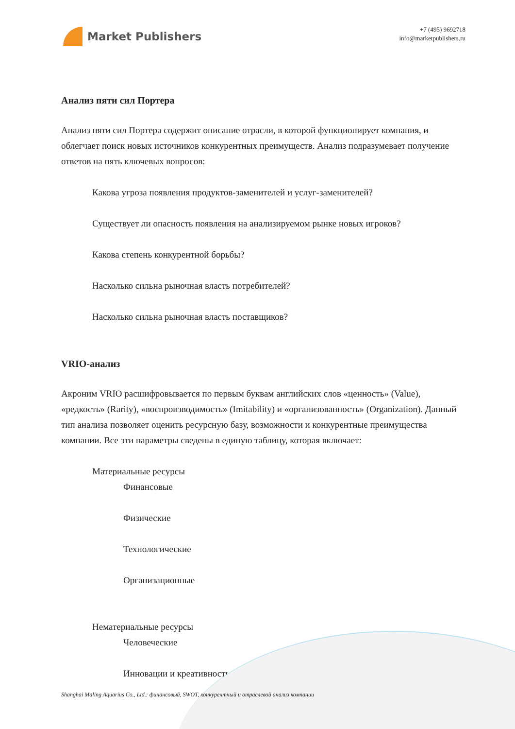Market Publishers
+7 (495) 9692718
info@marketpublishers.ru
Анализ пяти сил Портера
Анализ пяти сил Портера содержит описание отрасли, в которой функционирует компания, и облегчает поиск новых источников конкурентных преимуществ. Анализ подразумевает получение ответов на пять ключевых вопросов:
Какова угроза появления продуктов-заменителей и услуг-заменителей?
Существует ли опасность появления на анализируемом рынке новых игроков?
Какова степень конкурентной борьбы?
Насколько сильна рыночная власть потребителей?
Насколько сильна рыночная власть поставщиков?
VRIO-анализ
Акроним VRIO расшифровывается по первым буквам английских слов «ценность» (Value), «редкость» (Rarity), «воспроизводимость» (Imitability) и «организованность» (Organization). Данный тип анализа позволяет оценить ресурсную базу, возможности и конкурентные преимущества компании. Все эти параметры сведены в единую таблицу, которая включает:
Материальные ресурсы
Финансовые
Физические
Технологические
Организационные
Нематериальные ресурсы
Человеческие
Инновации и креативность
Shanghai Maling Aquarius Co., Ltd.: финансовый, SWOT, конкурентный и отраслевой анализ компании